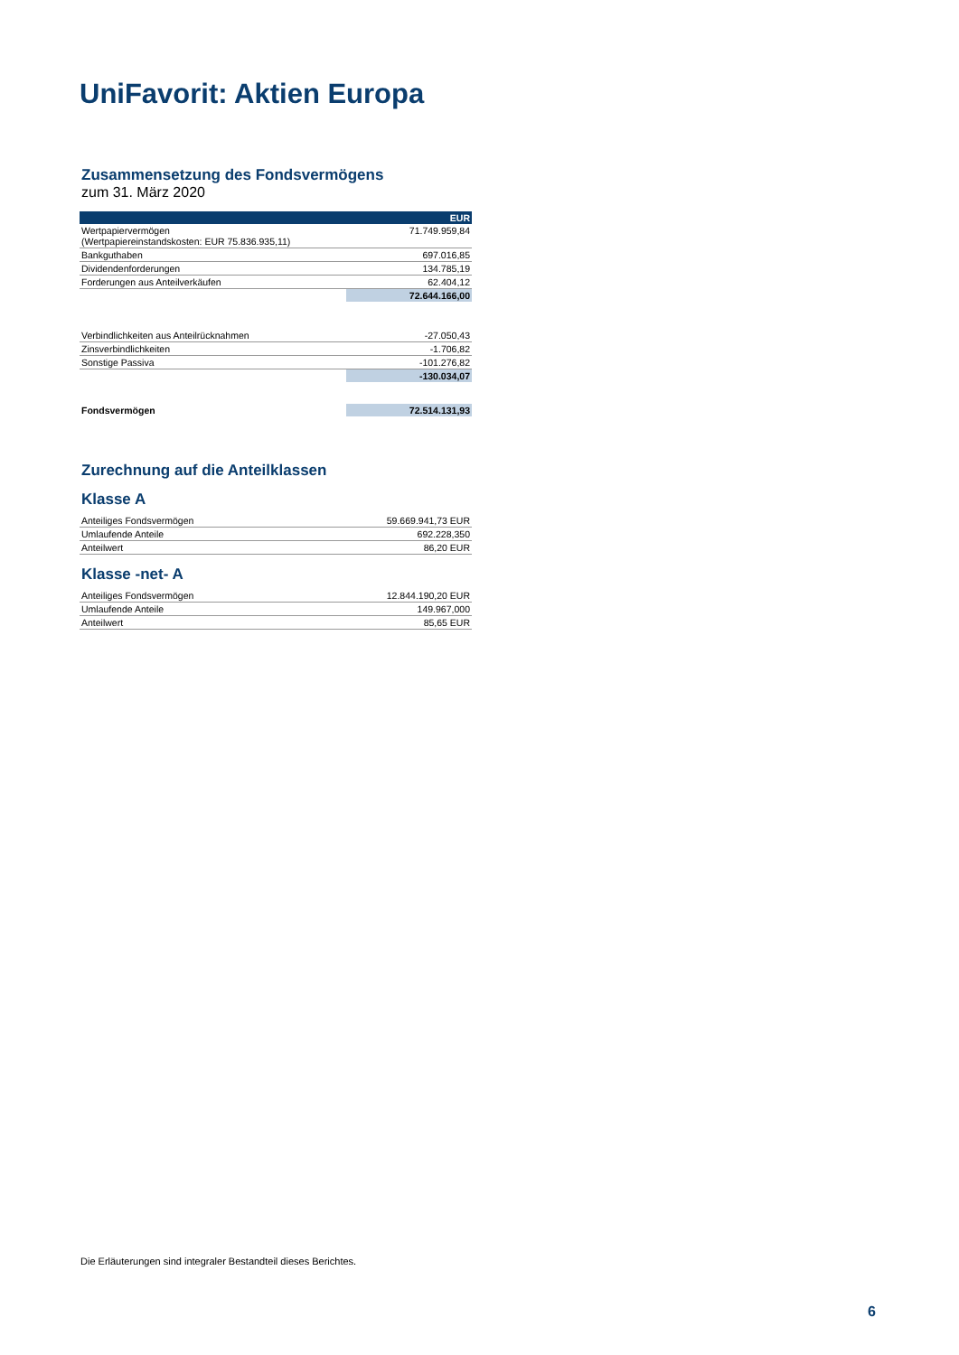UniFavorit: Aktien Europa
Zusammensetzung des Fondsvermögens
zum 31. März 2020
| | EUR |
| Wertpapiervermögen (Wertpapiereinstandskosten: EUR 75.836.935,11) | 71.749.959,84 |
| Bankguthaben | 697.016,85 |
| Dividendenforderungen | 134.785,19 |
| Forderungen aus Anteilverkäufen | 62.404,12 |
| | 72.644.166,00 |
| Verbindlichkeiten aus Anteilrücknahmen | -27.050,43 |
| Zinsverbindlichkeiten | -1.706,82 |
| Sonstige Passiva | -101.276,82 |
| | -130.034,07 |
| Fondsvermögen | 72.514.131,93 |
Zurechnung auf die Anteilklassen
Klasse A
| Anteiliges Fondsvermögen | 59.669.941,73 EUR |
| Umlaufende Anteile | 692.228,350 |
| Anteilwert | 86,20 EUR |
Klasse -net- A
| Anteiliges Fondsvermögen | 12.844.190,20 EUR |
| Umlaufende Anteile | 149.967,000 |
| Anteilwert | 85,65 EUR |
Die Erläuterungen sind integraler Bestandteil dieses Berichtes.
6